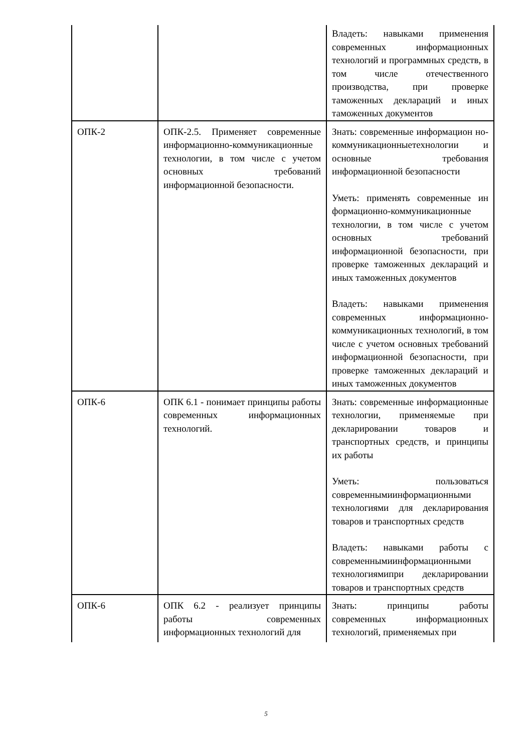| | | Владеть: навыками применения современных информационных технологий и программных средств, в том числе отечественного производства, при проверке таможенных деклараций и иных таможенных документов |
| ОПК-2 | ОПК-2.5. Применяет современные информационно-коммуникационные технологии, в том числе с учетом основных требований информационной безопасности. | Знать: современные информацион но-коммуникационныетехнологии и основные требования информационной безопасности Уметь: применять современные ин формационно-коммуникационные технологии, в том числе с учетом основных требований информационной безопасности, при проверке таможенных деклараций и иных таможенных документов Владеть: навыками применения современных информационно-коммуникационных технологий, в том числе с учетом основных требований информационной безопасности, при проверке таможенных деклараций и иных таможенных документов |
| ОПК-6 | ОПК 6.1 - понимает принципы работы современных информационных технологий. | Знать: современные информационные технологии, применяемые при декларировании товаров и транспортных средств, и принципы их работы Уметь: пользоваться современнымиинформационными технологиями для декларирования товаров и транспортных средств Владеть: навыками работы с современнымиинформационными технологиямипри декларировании товаров и транспортных средств |
| ОПК-6 | ОПК 6.2 - реализует принципы работы современных информационных технологий для | Знать: принципы работы современных информационных технологий, применяемых при |
5